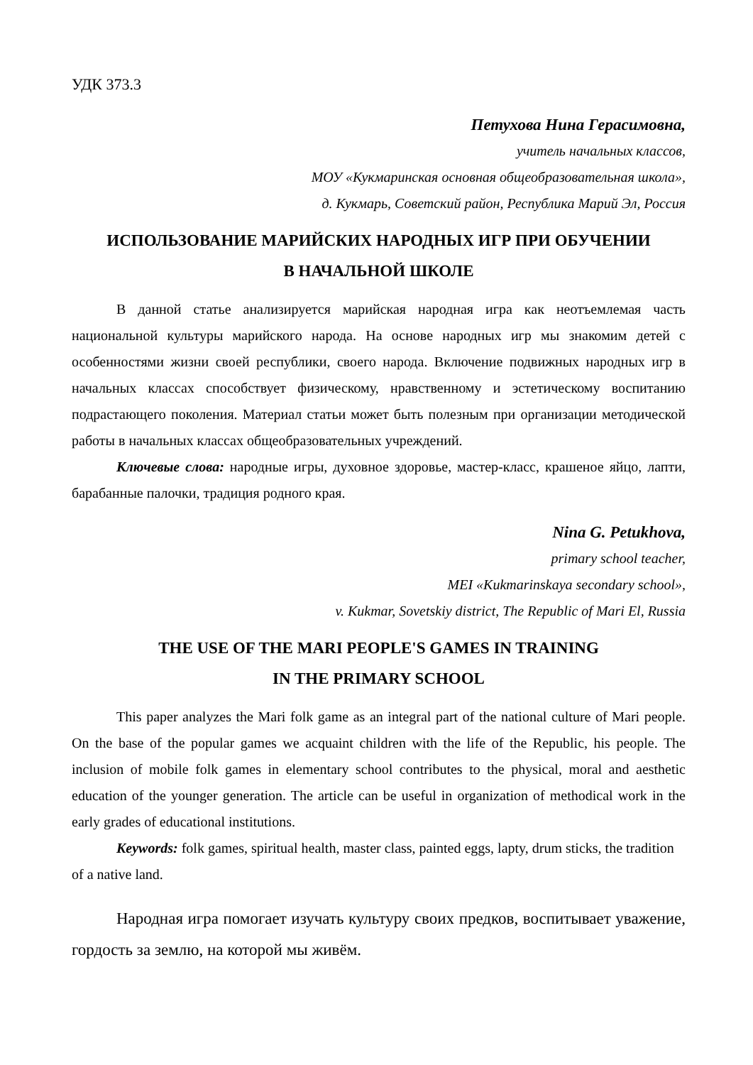УДК 373.3
Петухова Нина Герасимовна,
учитель начальных классов,
МОУ «Кукмаринская основная общеобразовательная школа»,
д. Кукмарь, Советский район, Республика Марий Эл, Россия
ИСПОЛЬЗОВАНИЕ МАРИЙСКИХ НАРОДНЫХ ИГР ПРИ ОБУЧЕНИИ
В НАЧАЛЬНОЙ ШКОЛЕ
В данной статье анализируется марийская народная игра как неотъемлемая часть национальной культуры марийского народа. На основе народных игр мы знакомим детей с особенностями жизни своей республики, своего народа. Включение подвижных народных игр в начальных классах способствует физическому, нравственному и эстетическому воспитанию подрастающего поколения. Материал статьи может быть полезным при организации методической работы в начальных классах общеобразовательных учреждений.
Ключевые слова: народные игры, духовное здоровье, мастер-класс, крашеное яйцо, лапти, барабанные палочки, традиция родного края.
Nina G. Petukhova,
primary school teacher,
MEI «Kukmarinskaya secondary school»,
v. Kukmar, Sovetskiy district, The Republic of Mari El, Russia
THE USE OF THE MARI PEOPLE'S GAMES IN TRAINING
IN THE PRIMARY SCHOOL
This paper analyzes the Mari folk game as an integral part of the national culture of Mari people. On the base of the popular games we acquaint children with the life of the Republic, his people. The inclusion of mobile folk games in elementary school contributes to the physical, moral and aesthetic education of the younger generation. The article can be useful in organization of methodical work in the early grades of educational institutions.
Keywords: folk games, spiritual health, master class, painted eggs, lapty, drum sticks, the tradition of a native land.
Народная игра помогает изучать культуру своих предков, воспитывает уважение, гордость за землю, на которой мы живём.